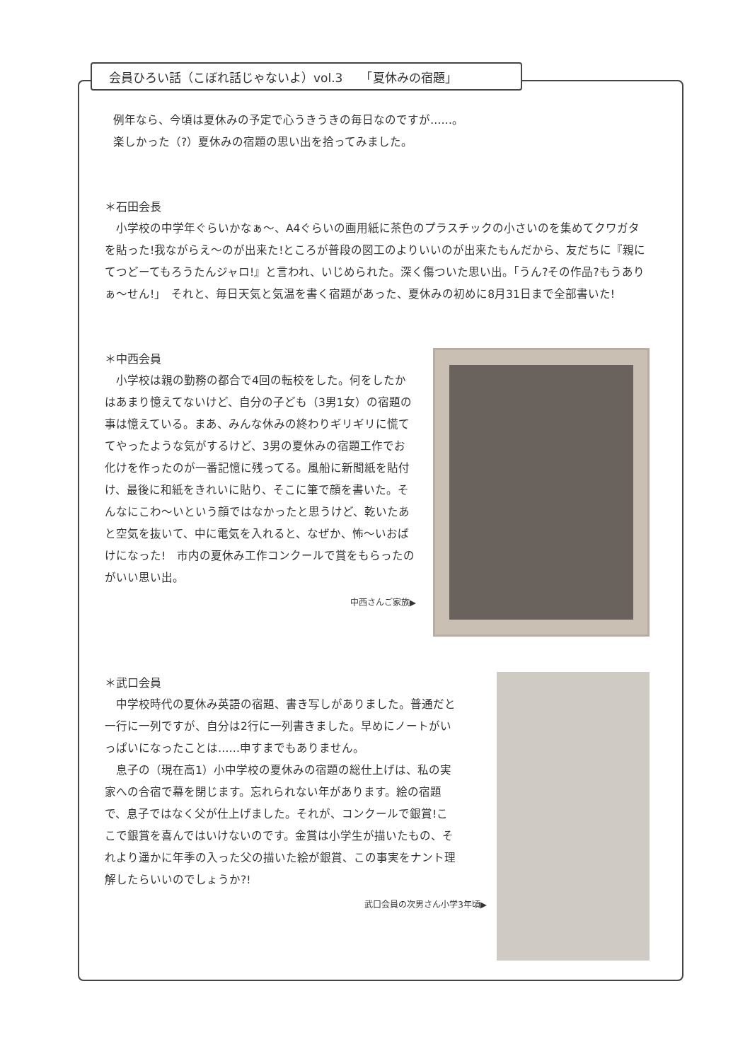会員ひろい話（こぼれ話じゃないよ）vol.3　　「夏休みの宿題」
例年なら、今頃は夏休みの予定で心うきうきの毎日なのですが……。
楽しかった（?）夏休みの宿題の思い出を拾ってみました。
＊石田会長
　小学校の中学年ぐらいかなぁ〜、A4ぐらいの画用紙に茶色のプラスチックの小さいのを集めてクワガタを貼った!我ながらえ〜のが出来た!ところが普段の図工のよりいいのが出来たもんだから、友だちに『親にてつどーてもろうたんジャロ!』と言われ、いじめられた。深く傷ついた思い出。「うん?その作品?もうありぁ〜せん!」　それと、毎日天気と気温を書く宿題があった、夏休みの初めに8月31日まで全部書いた!
＊中西会員
　小学校は親の勤務の都合で4回の転校をした。何をしたかはあまり憶えてないけど、自分の子ども（3男1女）の宿題の事は憶えている。まあ、みんな休みの終わりギリギリに慌ててやったような気がするけど、3男の夏休みの宿題工作でお化けを作ったのが一番記憶に残ってる。風船に新聞紙を貼付け、最後に和紙をきれいに貼り、そこに筆で顔を書いた。そんなにこわ〜いという顔ではなかったと思うけど、乾いたあと空気を抜いて、中に電気を入れると、なぜか、怖〜いおばけになった!　市内の夏休み工作コンクールで賞をもらったのがいい思い出。
中西さんご家族▶
＊武口会員
　中学校時代の夏休み英語の宿題、書き写しがありました。普通だと一行に一列ですが、自分は2行に一列書きました。早めにノートがいっぱいになったことは……申すまでもありません。
　息子の（現在高1）小中学校の夏休みの宿題の総仕上げは、私の実家への合宿で幕を閉じます。忘れられない年があります。絵の宿題で、息子ではなく父が仕上げました。それが、コンクールで銀賞!ここで銀賞を喜んではいけないのです。金賞は小学生が描いたもの、それより遥かに年季の入った父の描いた絵が銀賞、この事実をナント理解したらいいのでしょうか?!
武口会員の次男さん小学3年頃▶